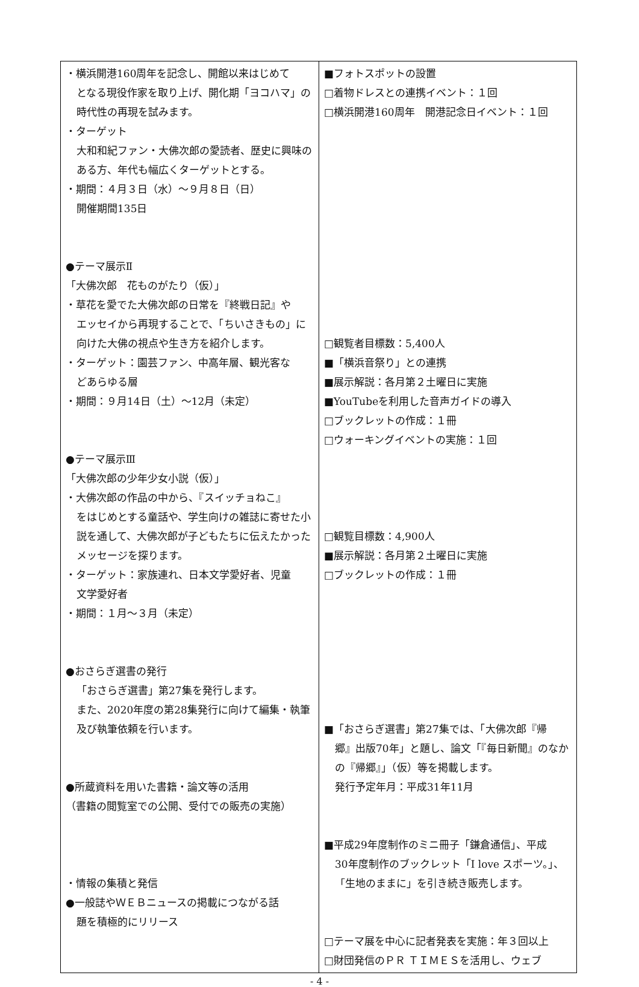| ・横浜開港160周年を記念し、開館以来はじめて となる現役作家を取り上げ、開化期「ヨコハマ」の時代性の再現を試みます。 ・ターゲット 大和和紀ファン・大佛次郎の愛読者、歴史に興味のある方、年代も幅広くターゲットとする。 ・期間：４月３日（水）～９月８日（日） 開催期間135日 ●テーマ展示Ⅱ 「大佛次郎 花ものがたり（仮）」 ・草花を愛でた大佛次郎の日常を『終戦日記』や エッセイから再現することで、「ちいさきもの」に向けた大佛の視点や生き方を紹介します。 ・ターゲット：園芸ファン、中高年層、観光客な どあらゆる層 ・期間：９月14日（土）～12月（未定） ●テーマ展示Ⅲ 「大佛次郎の少年少女小説（仮）」 ・大佛次郎の作品の中から、『スイッチョねこ』 をはじめとする童話や、学生向けの雑誌に寄せた小説を通して、大佛次郎が子どもたちに伝えたかったメッセージを探ります。 ・ターゲット：家族連れ、日本文学愛好者、児童 文学愛好者 ・期間：１月～３月（未定） ●おさらぎ選書の発行 「おさらぎ選書」第27集を発行します。 また、2020年度の第28集発行に向けて編集・執筆及び執筆依頼を行います。 ●所蔵資料を用いた書籍・論文等の活用 （書籍の閲覧室での公開、受付での販売の実施） ・情報の集積と発信 ●一般誌やＷＥＢニュースの掲載につながる話 題を積極的にリリース | ■フォトスポットの設置 □着物ドレスとの連携イベント：１回 □横浜開港160周年 開港記念日イベント：１回 □観覧者目標数：5,400人 ■「横浜音祭り」との連携 ■展示解説：各月第２土曜日に実施 ■YouTubeを利用した音声ガイドの導入 □ブックレットの作成：１冊 □ウォーキングイベントの実施：１回 □観覧目標数：4,900人 ■展示解説：各月第２土曜日に実施 □ブックレットの作成：１冊 ■「おさらぎ選書」第27集では、「大佛次郎『帰 郷』出版70年」と題し、論文「『毎日新聞』のなかの『帰郷』」（仮）等を掲載します。 発行予定年月：平成31年11月 ■平成29年度制作のミニ冊子「鎌倉通信」、平成 30年度制作のブックレット「I love スポーツ。」、「生地のままに」を引き続き販売します。 □テーマ展を中心に記者発表を実施：年３回以上 □財団発信のＰＲ ＴＩＭＥＳを活用し、ウェブ |
- 4 -